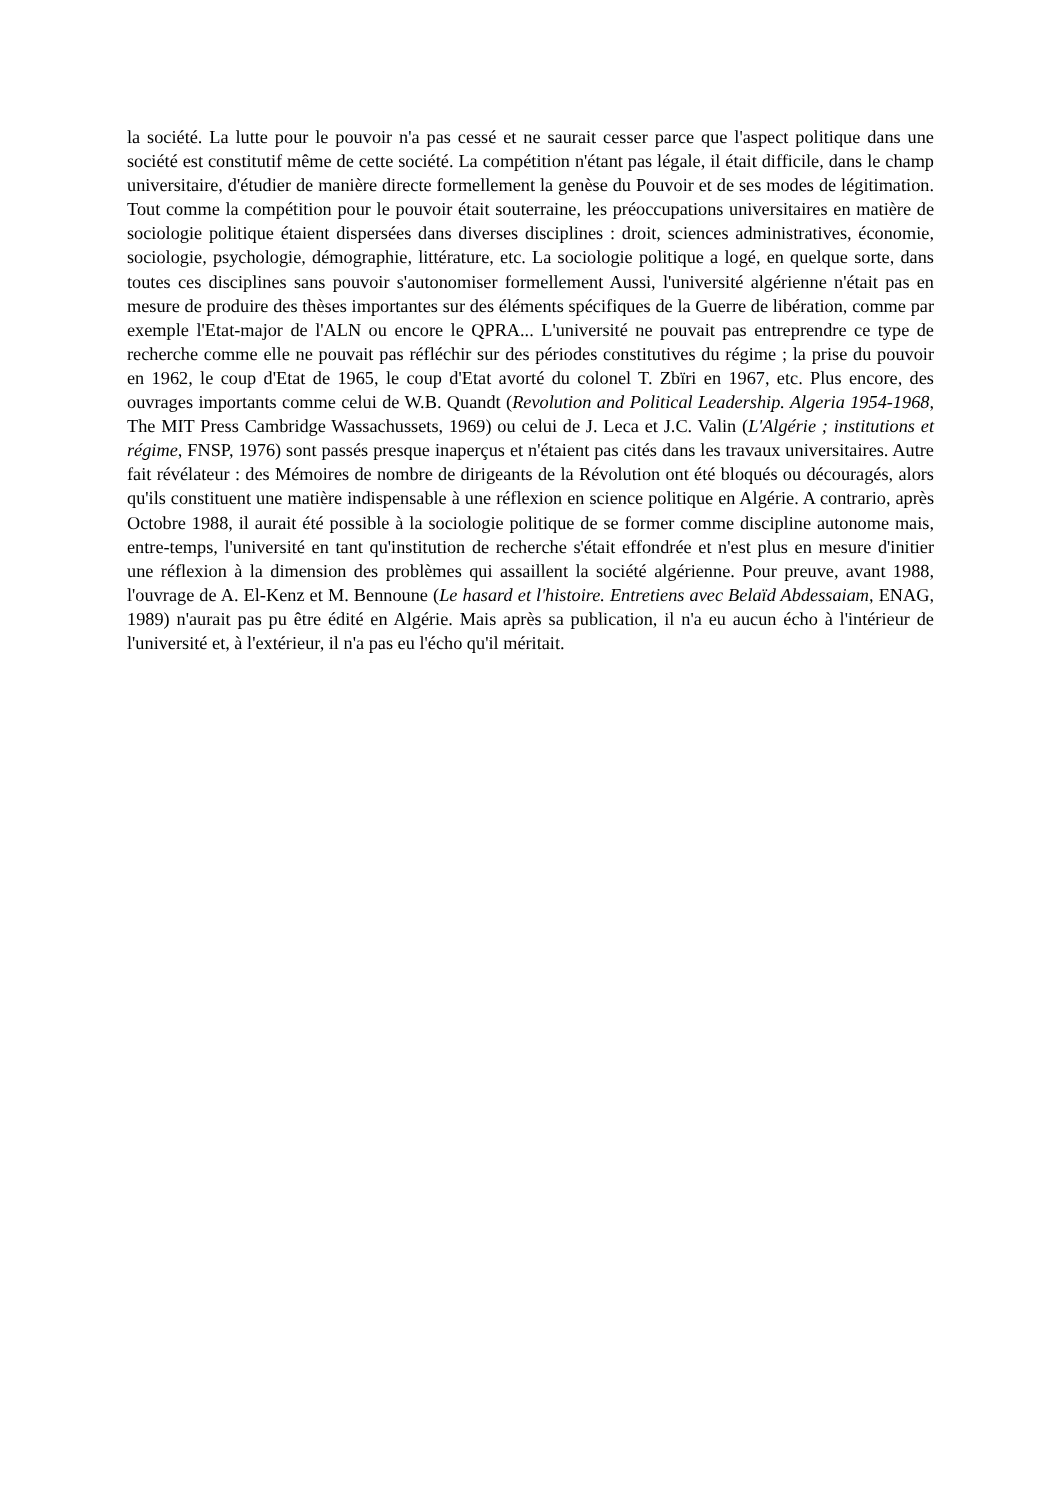la société. La lutte pour le pouvoir n'a pas cessé et ne saurait cesser parce que l'aspect politique dans une société est constitutif même de cette société. La compétition n'étant pas légale, il était difficile, dans le champ universitaire, d'étudier de manière directe formellement la genèse du Pouvoir et de ses modes de légitimation. Tout comme la compétition pour le pouvoir était souterraine, les préoccupations universitaires en matière de sociologie politique étaient dispersées dans diverses disciplines : droit, sciences administratives, économie, sociologie, psychologie, démographie, littérature, etc. La sociologie politique a logé, en quelque sorte, dans toutes ces disciplines sans pouvoir s'autonomiser formellement Aussi, l'université algérienne n'était pas en mesure de produire des thèses importantes sur des éléments spécifiques de la Guerre de libération, comme par exemple l'Etat-major de l'ALN ou encore le QPRA... L'université ne pouvait pas entreprendre ce type de recherche comme elle ne pouvait pas réfléchir sur des périodes constitutives du régime ; la prise du pouvoir en 1962, le coup d'Etat de 1965, le coup d'Etat avorté du colonel T. Zbïri en 1967, etc. Plus encore, des ouvrages importants comme celui de W.B. Quandt (Revolution and Political Leadership. Algeria 1954-1968, The MIT Press Cambridge Wassachussets, 1969) ou celui de J. Leca et J.C. Valin (L'Algérie ; institutions et régime, FNSP, 1976) sont passés presque inaperçus et n'étaient pas cités dans les travaux universitaires. Autre fait révélateur : des Mémoires de nombre de dirigeants de la Révolution ont été bloqués ou découragés, alors qu'ils constituent une matière indispensable à une réflexion en science politique en Algérie. A contrario, après Octobre 1988, il aurait été possible à la sociologie politique de se former comme discipline autonome mais, entre-temps, l'université en tant qu'institution de recherche s'était effondrée et n'est plus en mesure d'initier une réflexion à la dimension des problèmes qui assaillent la société algérienne. Pour preuve, avant 1988, l'ouvrage de A. El-Kenz et M. Bennoune (Le hasard et l'histoire. Entretiens avec Belaïd Abdessaiam, ENAG, 1989) n'aurait pas pu être édité en Algérie. Mais après sa publication, il n'a eu aucun écho à l'intérieur de l'université et, à l'extérieur, il n'a pas eu l'écho qu'il méritait.